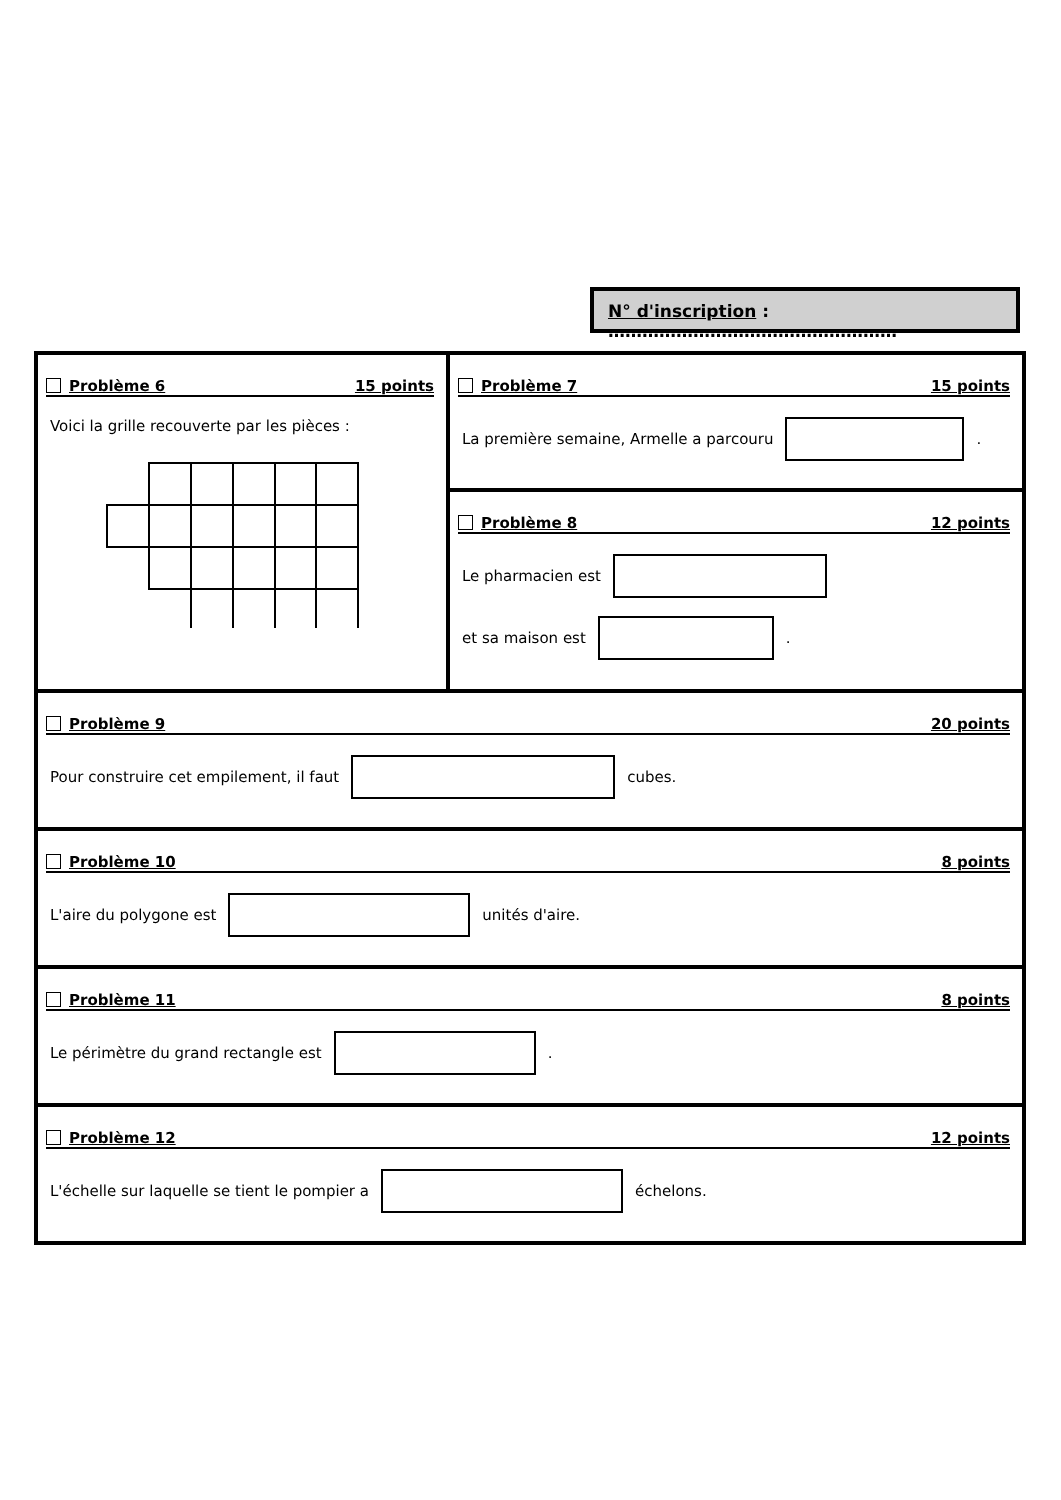N° d'inscription : ……………………………………………
Problème 6 15 points
Voici la grille recouverte par les pièces :
Problème 7 15 points
La première semaine, Armelle a parcouru .
Problème 8 12 points
Le pharmacien est
et sa maison est .
Problème 9 20 points
Pour construire cet empilement, il faut cubes.
Problème 10 8 points
L'aire du polygone est unités d'aire.
Problème 11 8 points
Le périmètre du grand rectangle est .
Problème 12 12 points
L'échelle sur laquelle se tient le pompier a échelons.